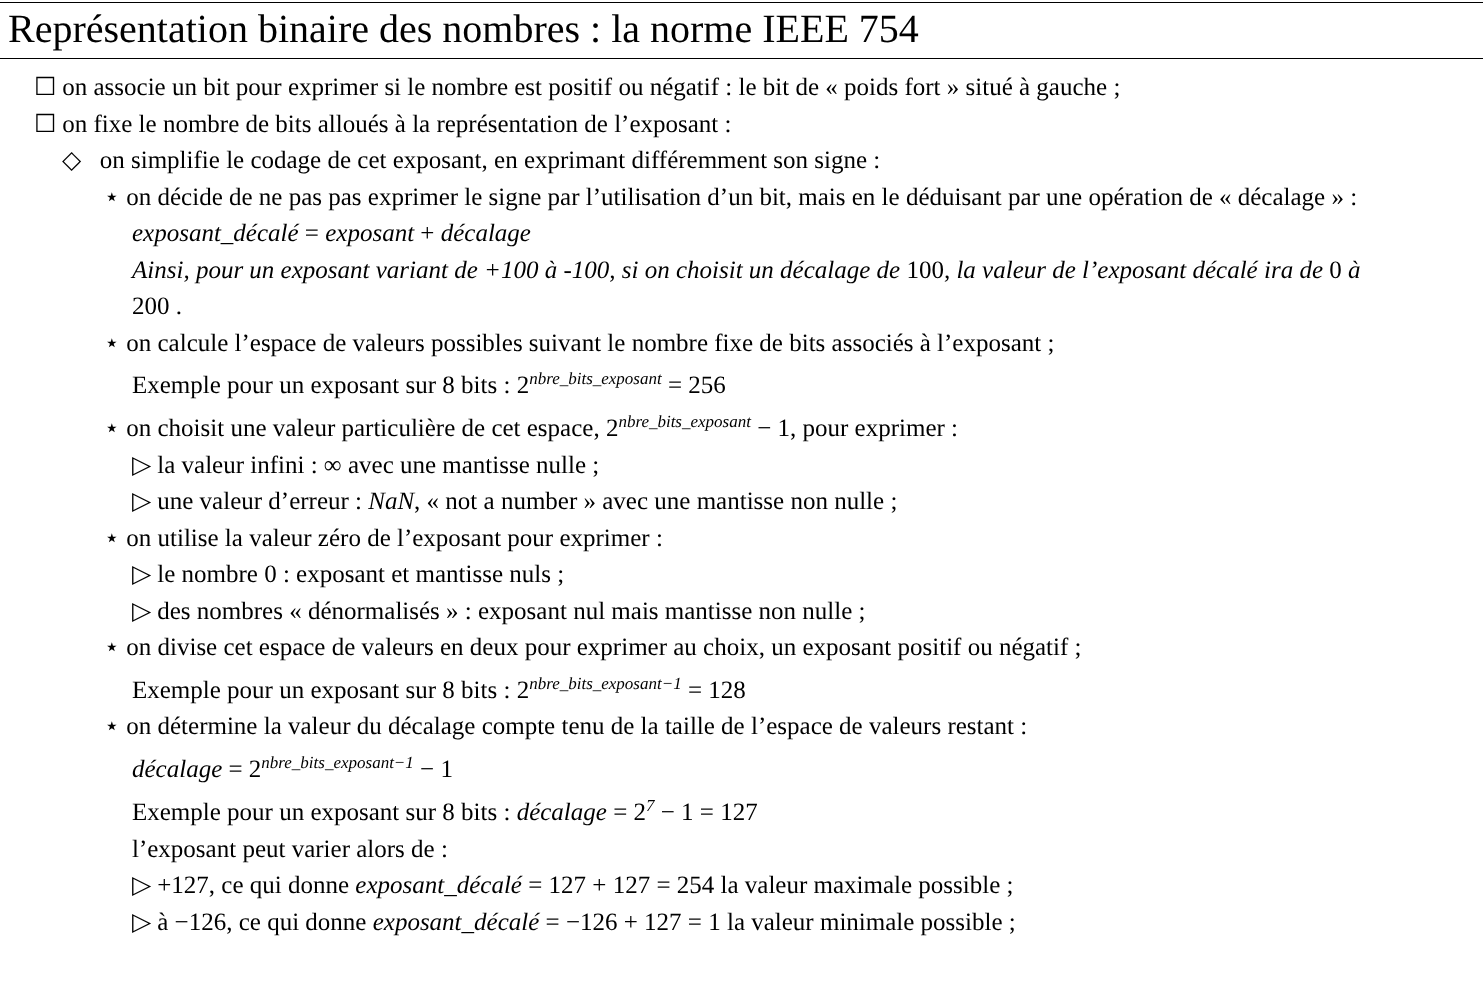Représentation binaire des nombres : la norme IEEE 754
☐ on associe un bit pour exprimer si le nombre est positif ou négatif : le bit de « poids fort » situé à gauche ;
☐ on fixe le nombre de bits alloués à la représentation de l’exposant :
◇ on simplifie le codage de cet exposant, en exprimant différemment son signe :
⋆ on décide de ne pas pas exprimer le signe par l’utilisation d’un bit, mais en le déduisant par une opération de « décalage » : exposant_décalé = exposant + décalage
Ainsi, pour un exposant variant de +100 à -100, si on choisit un décalage de 100, la valeur de l’exposant décalé ira de 0 à 200 .
⋆ on calcule l’espace de valeurs possibles suivant le nombre fixe de bits associés à l’exposant ;
Exemple pour un exposant sur 8 bits : 2<sup>nbre_bits_exposant</sup> = 256
⋆ on choisit une valeur particulière de cet espace, 2<sup>nbre_bits_exposant</sup> − 1, pour exprimer :
▷ la valeur infini : ∞ avec une mantisse nulle ;
▷ une valeur d’erreur : NaN, « not a number » avec une mantisse non nulle ;
⋆ on utilise la valeur zéro de l’exposant pour exprimer :
▷ le nombre 0 : exposant et mantisse nuls ;
▷ des nombres « dénormalisés » : exposant nul mais mantisse non nulle ;
⋆ on divise cet espace de valeurs en deux pour exprimer au choix, un exposant positif ou négatif ;
Exemple pour un exposant sur 8 bits : 2<sup>nbre_bits_exposant−1</sup> = 128
⋆ on détermine la valeur du décalage compte tenu de la taille de l’espace de valeurs restant :
décalage = 2<sup>nbre_bits_exposant−1</sup> − 1
Exemple pour un exposant sur 8 bits : décalage = 2<sup>7</sup> − 1 = 127
l’exposant peut varier alors de :
▷ +127, ce qui donne exposant_décalé = 127 + 127 = 254 la valeur maximale possible ;
▷ à −126, ce qui donne exposant_décalé = −126 + 127 = 1 la valeur minimale possible ;